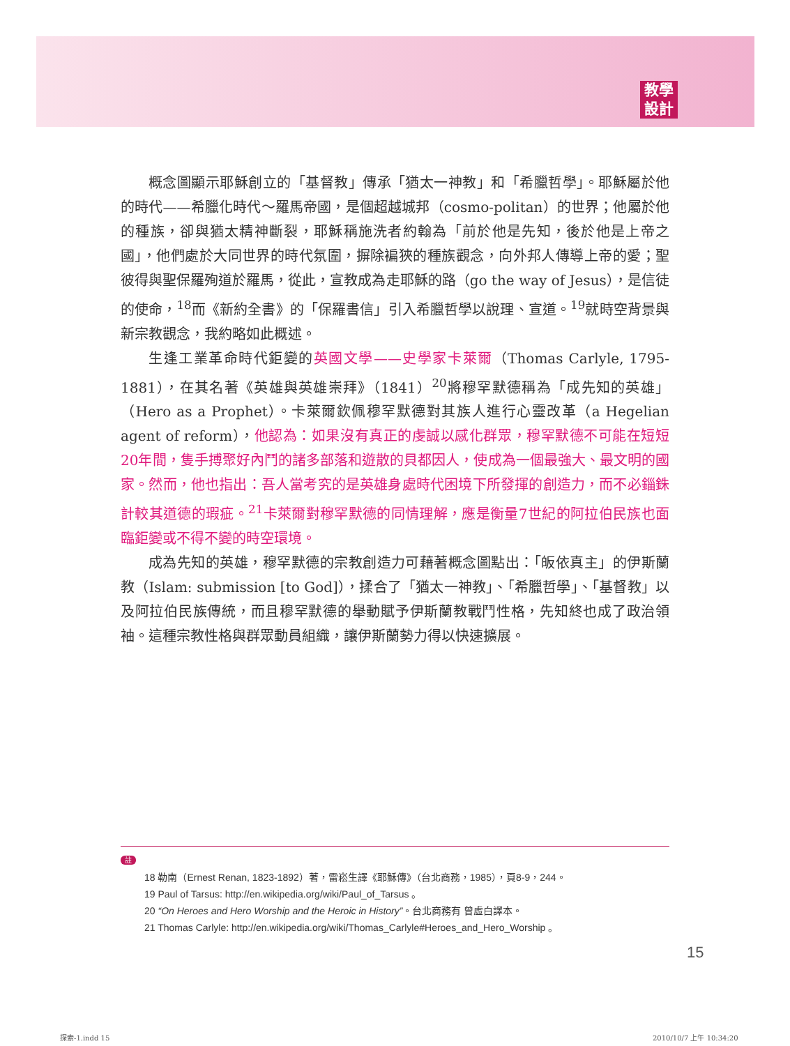教學
設計
概念圖顯示耶穌創立的「基督教」傳承「猶太一神教」和「希臘哲學」。耶穌屬於他的時代——希臘化時代～羅馬帝國，是個超越城邦（cosmo-politan）的世界；他屬於他的種族，卻與猶太精神斷裂，耶穌稱施洗者約翰為「前於他是先知，後於他是上帝之國」，他們處於大同世界的時代氛圍，摒除褊狹的種族觀念，向外邦人傳導上帝的愛；聖彼得與聖保羅殉道於羅馬，從此，宣教成為走耶穌的路（go the way of Jesus），是信徒的使命，<sup>18</sup>而《新約全書》的「保羅書信」引入希臘哲學以說理、宣道。<sup>19</sup>就時空背景與新宗教觀念，我約略如此概述。
生逢工業革命時代鉅變的英國文學——史學家卡萊爾（Thomas Carlyle, 1795-1881），在其名著《英雄與英雄崇拜》（1841）<sup>20</sup>將穆罕默德稱為「成先知的英雄」（Hero as a Prophet）。卡萊爾欽佩穆罕默德對其族人進行心靈改革（a Hegelian agent of reform），他認為：如果沒有真正的虔誠以感化群眾，穆罕默德不可能在短短20年間，隻手搏聚好內鬥的諸多部落和遊散的貝都因人，使成為一個最強大、最文明的國家。然而，他也指出：吾人當考究的是英雄身處時代困境下所發揮的創造力，而不必錙銖計較其道德的瑕疵。<sup>21</sup>卡萊爾對穆罕默德的同情理解，應是衡量7世紀的阿拉伯民族也面臨鉅變或不得不變的時空環境。
成為先知的英雄，穆罕默德的宗教創造力可藉著概念圖點出：「皈依真主」的伊斯蘭教（Islam: submission [to God]），揉合了「猶太一神教」、「希臘哲學」、「基督教」以及阿拉伯民族傳統，而且穆罕默德的舉動賦予伊斯蘭教戰鬥性格，先知終也成了政治領袖。這種宗教性格與群眾動員組織，讓伊斯蘭勢力得以快速擴展。
註
18 勒南（Ernest Renan, 1823-1892）著，雷崧生譯《耶穌傳》（台北商務，1985），頁8-9，244。
19 Paul of Tarsus: http://en.wikipedia.org/wiki/Paul_of_Tarsus 。
20 “On Heroes and Hero Worship and the Heroic in History”。台北商務有 曾虛白譯本。
21 Thomas Carlyle: http://en.wikipedia.org/wiki/Thomas_Carlyle#Heroes_and_Hero_Worship 。
15
探索-1.indd 15 2010/10/7 上午 10:34:20